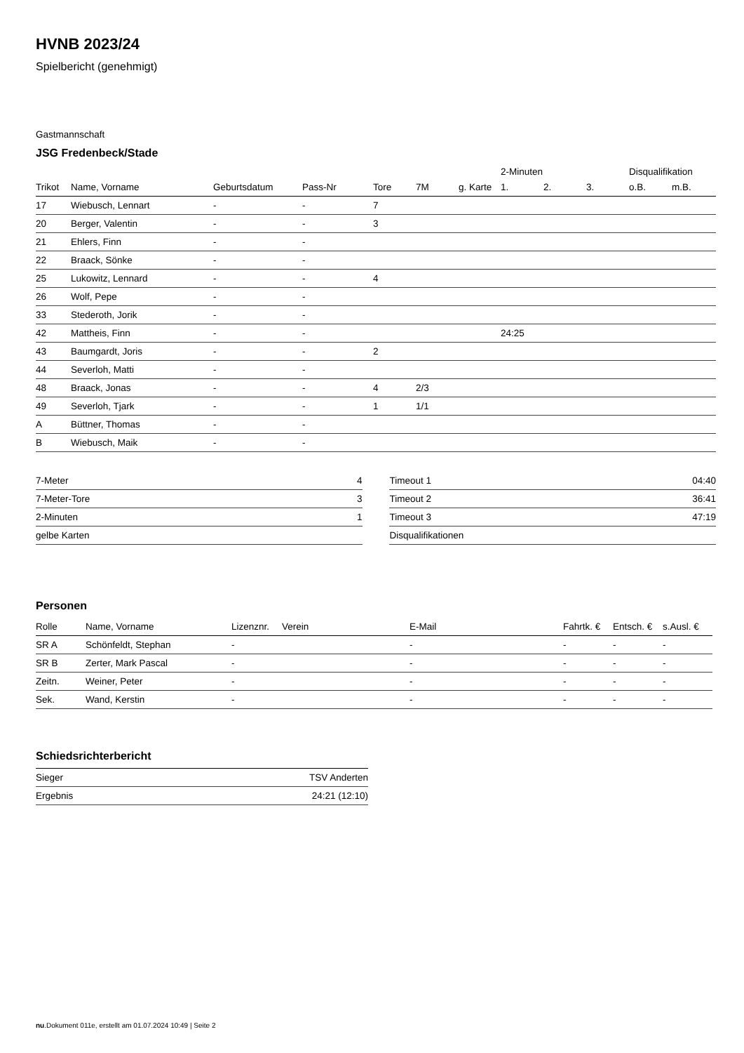HVNB 2023/24
Spielbericht (genehmigt)
Gastmannschaft
JSG Fredenbeck/Stade
| | | | | | | | 2-Minuten | | | Disqualifikation | |
| --- | --- | --- | --- | --- | --- | --- | --- | --- | --- | --- | --- |
| Trikot | Name, Vorname | Geburtsdatum | Pass-Nr | Tore | 7M | g. Karte | 1. | 2. | 3. | o.B. | m.B. |
| 17 | Wiebusch, Lennart | - | - | 7 | | | | | | | |
| 20 | Berger, Valentin | - | - | 3 | | | | | | | |
| 21 | Ehlers, Finn | - | - | | | | | | | | |
| 22 | Braack, Sönke | - | - | | | | | | | | |
| 25 | Lukowitz, Lennard | - | - | 4 | | | | | | | |
| 26 | Wolf, Pepe | - | - | | | | | | | | |
| 33 | Stederoth, Jorik | - | - | | | | | | | | |
| 42 | Mattheis, Finn | - | - | | | | 24:25 | | | | |
| 43 | Baumgardt, Joris | - | - | 2 | | | | | | | |
| 44 | Severloh, Matti | - | - | | | | | | | | |
| 48 | Braack, Jonas | - | - | 4 | 2/3 | | | | | | |
| 49 | Severloh, Tjark | - | - | 1 | 1/1 | | | | | | |
| A | Büttner, Thomas | - | - | | | | | | | | |
| B | Wiebusch, Maik | - | - | | | | | | | | |
| 7-Meter | 4 |
| 7-Meter-Tore | 3 |
| 2-Minuten | 1 |
| gelbe Karten | |
| Timeout 1 | 04:40 |
| Timeout 2 | 36:41 |
| Timeout 3 | 47:19 |
| Disqualifikationen | |
Personen
| Rolle | Name, Vorname | Lizenznr. | Verein | E-Mail | Fahrtk. € | Entsch. € | s.Ausl. € |
| --- | --- | --- | --- | --- | --- | --- | --- |
| SR A | Schönfeldt, Stephan | - | | - | - | - | - |
| SR B | Zerter, Mark Pascal | - | | - | - | - | - |
| Zeitn. | Weiner, Peter | - | | - | - | - | - |
| Sek. | Wand, Kerstin | - | | - | - | - | - |
Schiedsrichterbericht
| Sieger | TSV Anderten |
| Ergebnis | 24:21 (12:10) |
nu.Dokument 011e, erstellt am 01.07.2024 10:49 | Seite 2